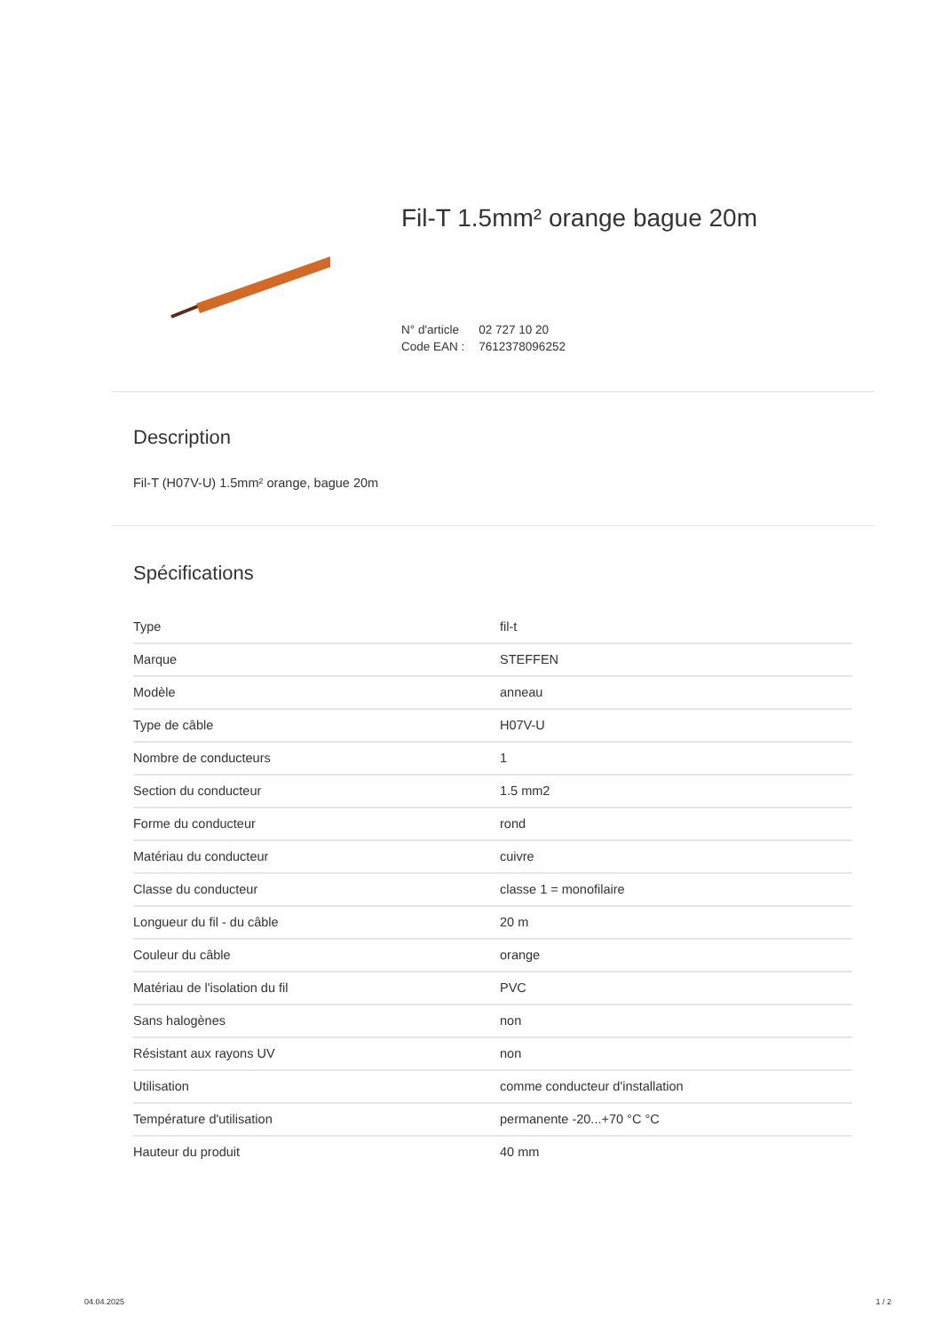Fil-T 1.5mm² orange bague 20m
| N° d'article | 02 727 10 20 |
| Code EAN : | 7612378096252 |
Description
Fil-T (H07V-U) 1.5mm² orange, bague 20m
Spécifications
| Type | fil-t |
| Marque | STEFFEN |
| Modèle | anneau |
| Type de câble | H07V-U |
| Nombre de conducteurs | 1 |
| Section du conducteur | 1.5 mm2 |
| Forme du conducteur | rond |
| Matériau du conducteur | cuivre |
| Classe du conducteur | classe 1 = monofilaire |
| Longueur du fil - du câble | 20 m |
| Couleur du câble | orange |
| Matériau de l'isolation du fil | PVC |
| Sans halogènes | non |
| Résistant aux rayons UV | non |
| Utilisation | comme conducteur d'installation |
| Température d'utilisation | permanente -20...+70 °C °C |
| Hauteur du produit | 40 mm |
04.04.2025 1 / 2